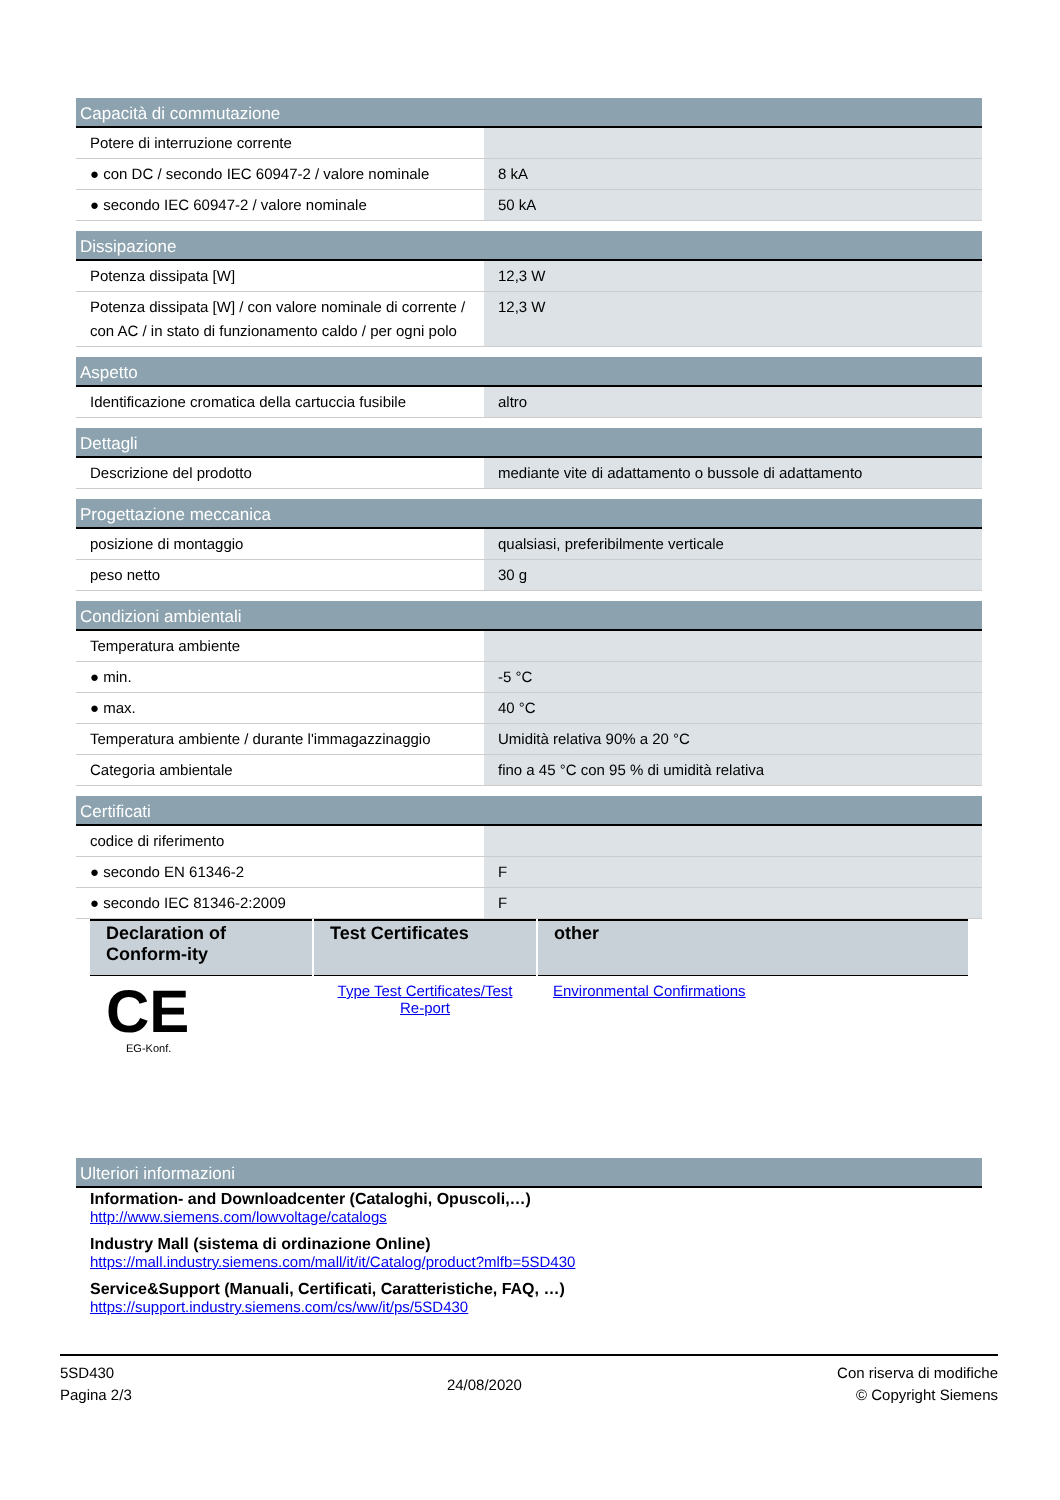Capacità di commutazione
| Potere di interruzione corrente | |
| ● con DC / secondo IEC 60947-2 / valore nominale | 8 kA |
| ● secondo IEC 60947-2 / valore nominale | 50 kA |
Dissipazione
| Potenza dissipata [W] | 12,3 W |
| Potenza dissipata [W] / con valore nominale di corrente / con AC / in stato di funzionamento caldo / per ogni polo | 12,3 W |
Aspetto
| Identificazione cromatica della cartuccia fusibile | altro |
Dettagli
| Descrizione del prodotto | mediante vite di adattamento o bussole di adattamento |
Progettazione meccanica
| posizione di montaggio | qualsiasi, preferibilmente verticale |
| peso netto | 30 g |
Condizioni ambientali
| Temperatura ambiente | |
| ● min. | -5 °C |
| ● max. | 40 °C |
| Temperatura ambiente / durante l'immagazzinaggio | Umidità relativa 90% a 20 °C |
| Categoria ambientale | fino a 45 °C con 95 % di umidità relativa |
Certificati
| codice di riferimento | |
| ● secondo EN 61346-2 | F |
| ● secondo IEC 81346-2:2009 | F |
| Declaration of Conform-ity | Test Certificates | other |
| --- | --- | --- |
| CE EG-Konf. | Type Test Certificates/Test Re-port | Environmental Confirmations |
Ulteriori informazioni
Information- and Downloadcenter (Cataloghi, Opuscoli,…)
http://www.siemens.com/lowvoltage/catalogs
Industry Mall (sistema di ordinazione Online)
https://mall.industry.siemens.com/mall/it/it/Catalog/product?mlfb=5SD430
Service&Support (Manuali, Certificati, Caratteristiche, FAQ, …)
https://support.industry.siemens.com/cs/ww/it/ps/5SD430
5SD430
Pagina 2/3
24/08/2020
Con riserva di modifiche
© Copyright Siemens